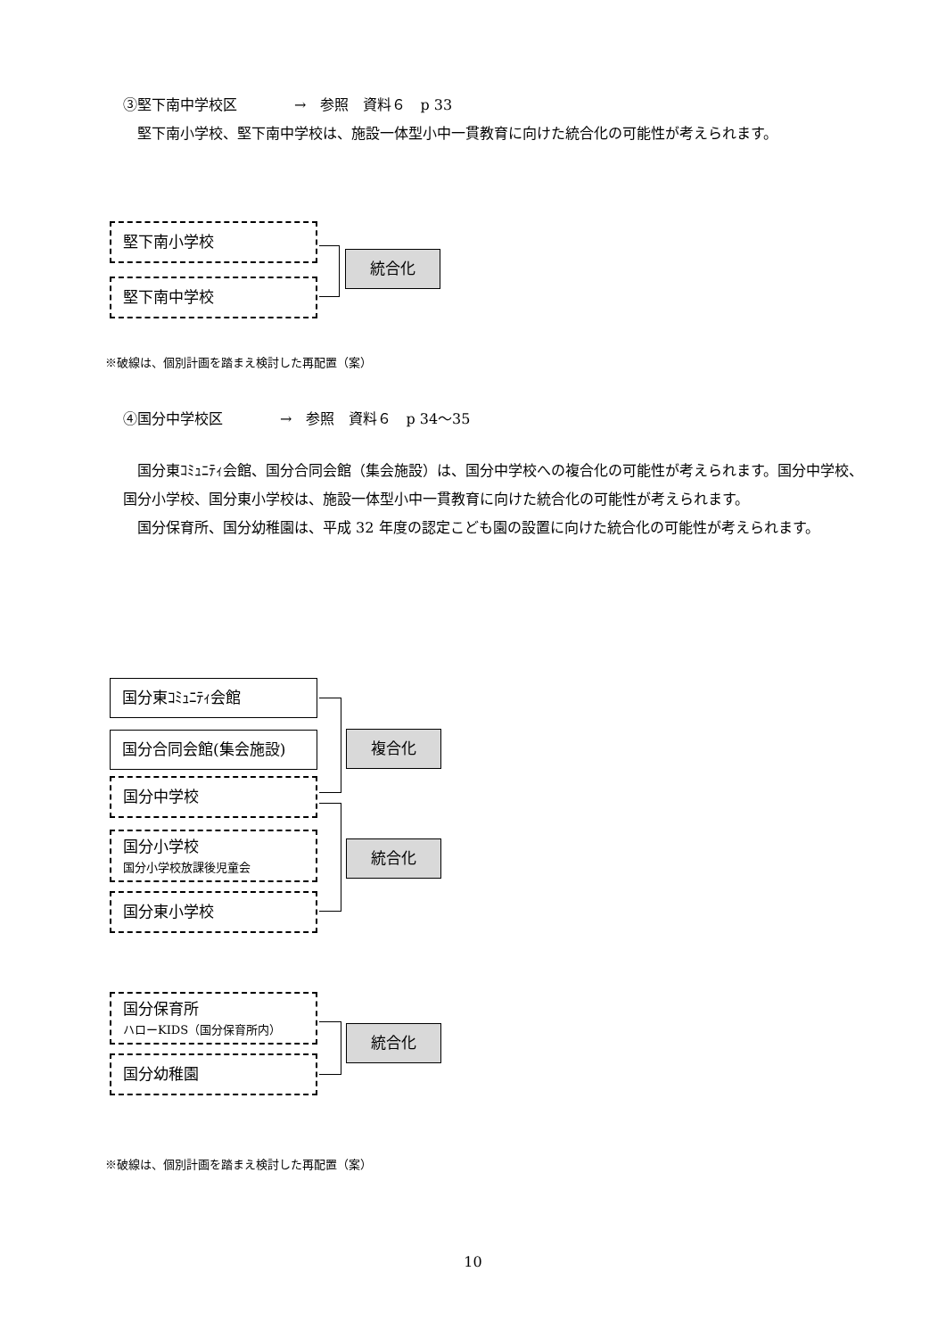③堅下南中学校区　　　　→　参照　資料６　p 33
　堅下南小学校、堅下南中学校は、施設一体型小中一貫教育に向けた統合化の可能性が考えられます。
堅下南小学校
堅下南中学校
統合化
※破線は、個別計画を踏まえ検討した再配置（案）
④国分中学校区　　　　→　参照　資料６　p 34～35
　国分東ｺﾐｭﾆﾃｨ会館、国分合同会館（集会施設）は、国分中学校への複合化の可能性が考えられます。国分中学校、国分小学校、国分東小学校は、施設一体型小中一貫教育に向けた統合化の可能性が考えられます。
　国分保育所、国分幼稚園は、平成 32 年度の認定こども園の設置に向けた統合化の可能性が考えられます。
国分東ｺﾐｭﾆﾃｨ会館
国分合同会館(集会施設)
国分中学校
国分小学校
国分小学校放課後児童会
国分東小学校
複合化
統合化
国分保育所
ハローKIDS（国分保育所内）
国分幼稚園
統合化
※破線は、個別計画を踏まえ検討した再配置（案）
10